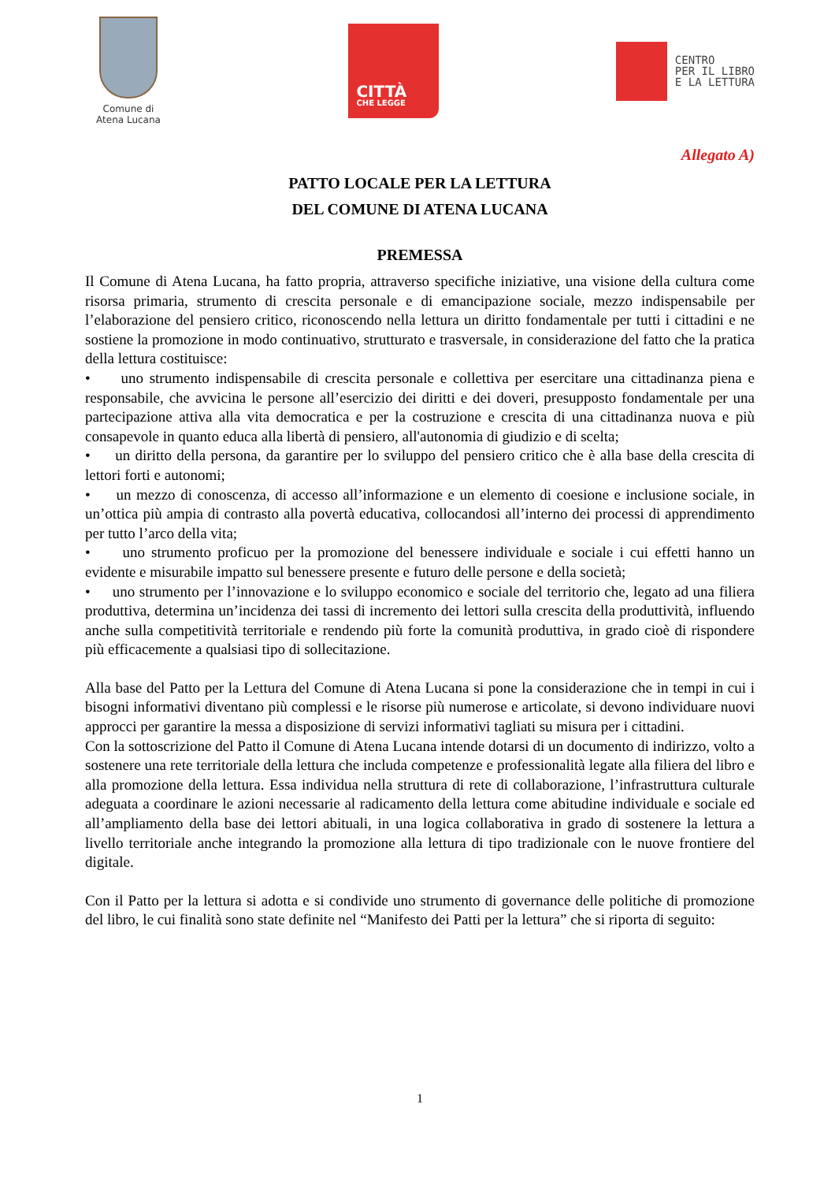Comune di
Atena Lucana
CITTÀ
CHE LEGGE
CENTRO
PER IL LIBRO
E LA LETTURA
Allegato A)
PATTO LOCALE PER LA LETTURA
DEL COMUNE DI ATENA LUCANA
PREMESSA
Il Comune di Atena Lucana, ha fatto propria, attraverso specifiche iniziative, una visione della cultura come risorsa primaria, strumento di crescita personale e di emancipazione sociale, mezzo indispensabile per l’elaborazione del pensiero critico, riconoscendo nella lettura un diritto fondamentale per tutti i cittadini e ne sostiene la promozione in modo continuativo, strutturato e trasversale, in considerazione del fatto che la pratica della lettura costituisce:
• uno strumento indispensabile di crescita personale e collettiva per esercitare una cittadinanza piena e responsabile, che avvicina le persone all’esercizio dei diritti e dei doveri, presupposto fondamentale per una partecipazione attiva alla vita democratica e per la costruzione e crescita di una cittadinanza nuova e più consapevole in quanto educa alla libertà di pensiero, all'autonomia di giudizio e di scelta;
• un diritto della persona, da garantire per lo sviluppo del pensiero critico che è alla base della crescita di lettori forti e autonomi;
• un mezzo di conoscenza, di accesso all’informazione e un elemento di coesione e inclusione sociale, in un’ottica più ampia di contrasto alla povertà educativa, collocandosi all’interno dei processi di apprendimento per tutto l’arco della vita;
• uno strumento proficuo per la promozione del benessere individuale e sociale i cui effetti hanno un evidente e misurabile impatto sul benessere presente e futuro delle persone e della società;
• uno strumento per l’innovazione e lo sviluppo economico e sociale del territorio che, legato ad una filiera produttiva, determina un’incidenza dei tassi di incremento dei lettori sulla crescita della produttività, influendo anche sulla competitività territoriale e rendendo più forte la comunità produttiva, in grado cioè di rispondere più efficacemente a qualsiasi tipo di sollecitazione.
Alla base del Patto per la Lettura del Comune di Atena Lucana si pone la considerazione che in tempi in cui i bisogni informativi diventano più complessi e le risorse più numerose e articolate, si devono individuare nuovi approcci per garantire la messa a disposizione di servizi informativi tagliati su misura per i cittadini.
Con la sottoscrizione del Patto il Comune di Atena Lucana intende dotarsi di un documento di indirizzo, volto a sostenere una rete territoriale della lettura che includa competenze e professionalità legate alla filiera del libro e alla promozione della lettura. Essa individua nella struttura di rete di collaborazione, l’infrastruttura culturale adeguata a coordinare le azioni necessarie al radicamento della lettura come abitudine individuale e sociale ed all’ampliamento della base dei lettori abituali, in una logica collaborativa in grado di sostenere la lettura a livello territoriale anche integrando la promozione alla lettura di tipo tradizionale con le nuove frontiere del digitale.
Con il Patto per la lettura si adotta e si condivide uno strumento di governance delle politiche di promozione del libro, le cui finalità sono state definite nel “Manifesto dei Patti per la lettura” che si riporta di seguito:
1